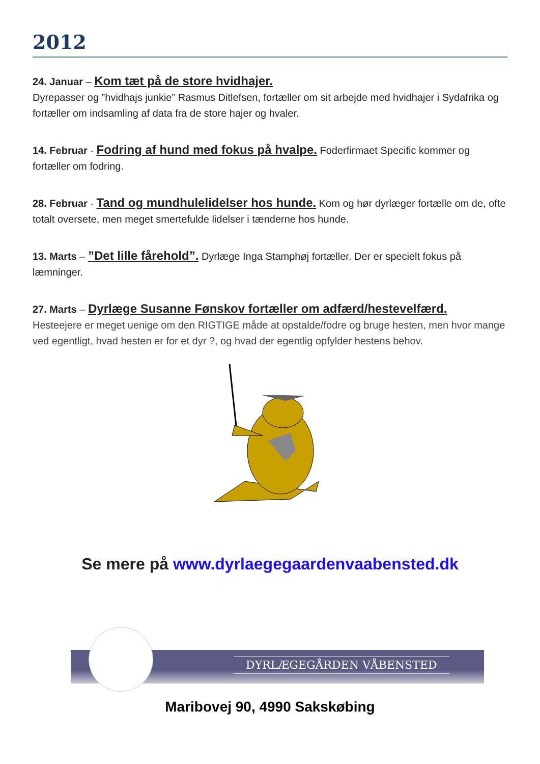2012
24. Januar – Kom tæt på de store hvidhajer.
Dyrepasser og ”hvidhajs junkie” Rasmus Ditlefsen, fortæller om sit arbejde med hvidhajer i Sydafrika og fortæller om indsamling af data fra de store hajer og hvaler.
14. Februar - Fodring af hund med fokus på hvalpe. Foderfirmaet Specific kommer og fortæller om fodring.
28. Februar - Tand og mundhulelidelser hos hunde. Kom og hør dyrlæger fortælle om de, ofte totalt oversete, men meget smertefulde lidelser i tænderne hos hunde.
13. Marts – ”Det lille fårehold”. Dyrlæge Inga Stamphøj fortæller. Der er specielt fokus på læmninger.
27. Marts – Dyrlæge Susanne Fønskov fortæller om adfærd/hestevelfærd.
Hesteejere er meget uenige om den RIGTIGE måde at opstalde/fodre og bruge hesten, men hvor mange ved egentligt, hvad hesten er for et dyr ?, og hvad der egentlig opfylder hestens behov.
Se mere på www.dyrlaegegaardenvaabensted.dk
DYRLÆGEGÅRDEN VÅBENSTED
Maribovej 90, 4990 Sakskøbing